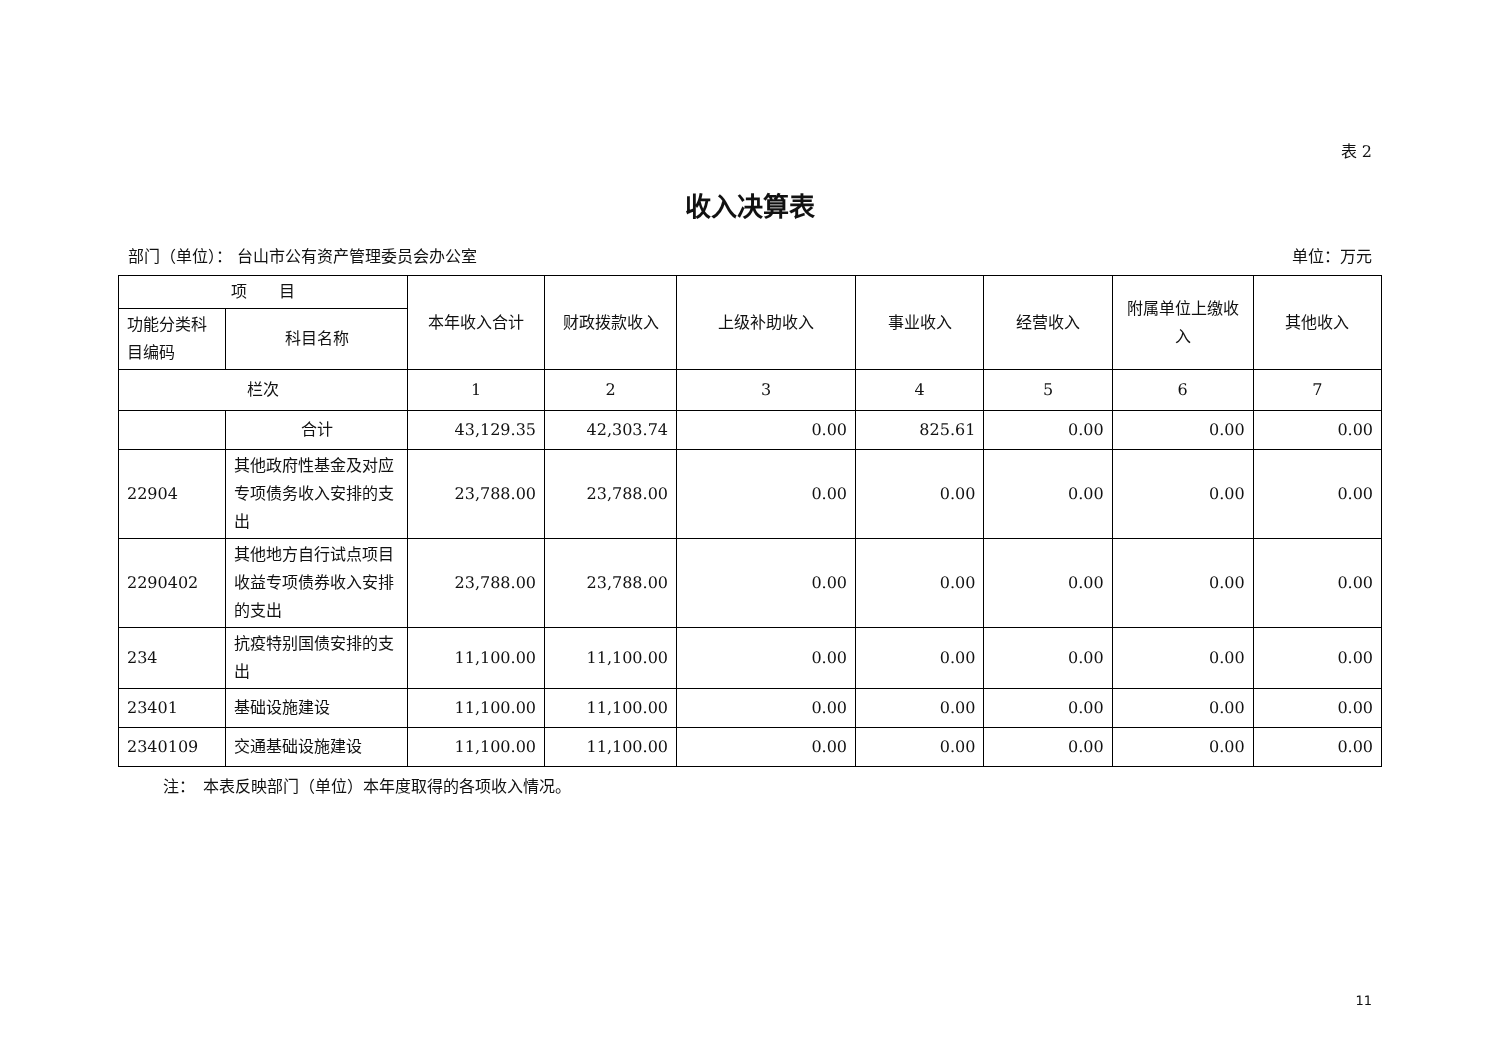表 2
收入决算表
部门（单位）： 台山市公有资产管理委员会办公室 单位：万元
| 项 目 | | 本年收入合计 | 财政拨款收入 | 上级补助收入 | 事业收入 | 经营收入 | 附属单位上缴收入 | 其他收入 |
| --- | --- | --- | --- | --- | --- | --- | --- | --- |
| 功能分类科目编码 | 科目名称 | | | | | | | |
| 栏次 | | 1 | 2 | 3 | 4 | 5 | 6 | 7 |
| | 合计 | 43,129.35 | 42,303.74 | 0.00 | 825.61 | 0.00 | 0.00 | 0.00 |
| 22904 | 其他政府性基金及对应专项债务收入安排的支出 | 23,788.00 | 23,788.00 | 0.00 | 0.00 | 0.00 | 0.00 | 0.00 |
| 2290402 | 其他地方自行试点项目收益专项债券收入安排的支出 | 23,788.00 | 23,788.00 | 0.00 | 0.00 | 0.00 | 0.00 | 0.00 |
| 234 | 抗疫特别国债安排的支出 | 11,100.00 | 11,100.00 | 0.00 | 0.00 | 0.00 | 0.00 | 0.00 |
| 23401 | 基础设施建设 | 11,100.00 | 11,100.00 | 0.00 | 0.00 | 0.00 | 0.00 | 0.00 |
| 2340109 | 交通基础设施建设 | 11,100.00 | 11,100.00 | 0.00 | 0.00 | 0.00 | 0.00 | 0.00 |
注：　本表反映部门（单位）本年度取得的各项收入情况。
11